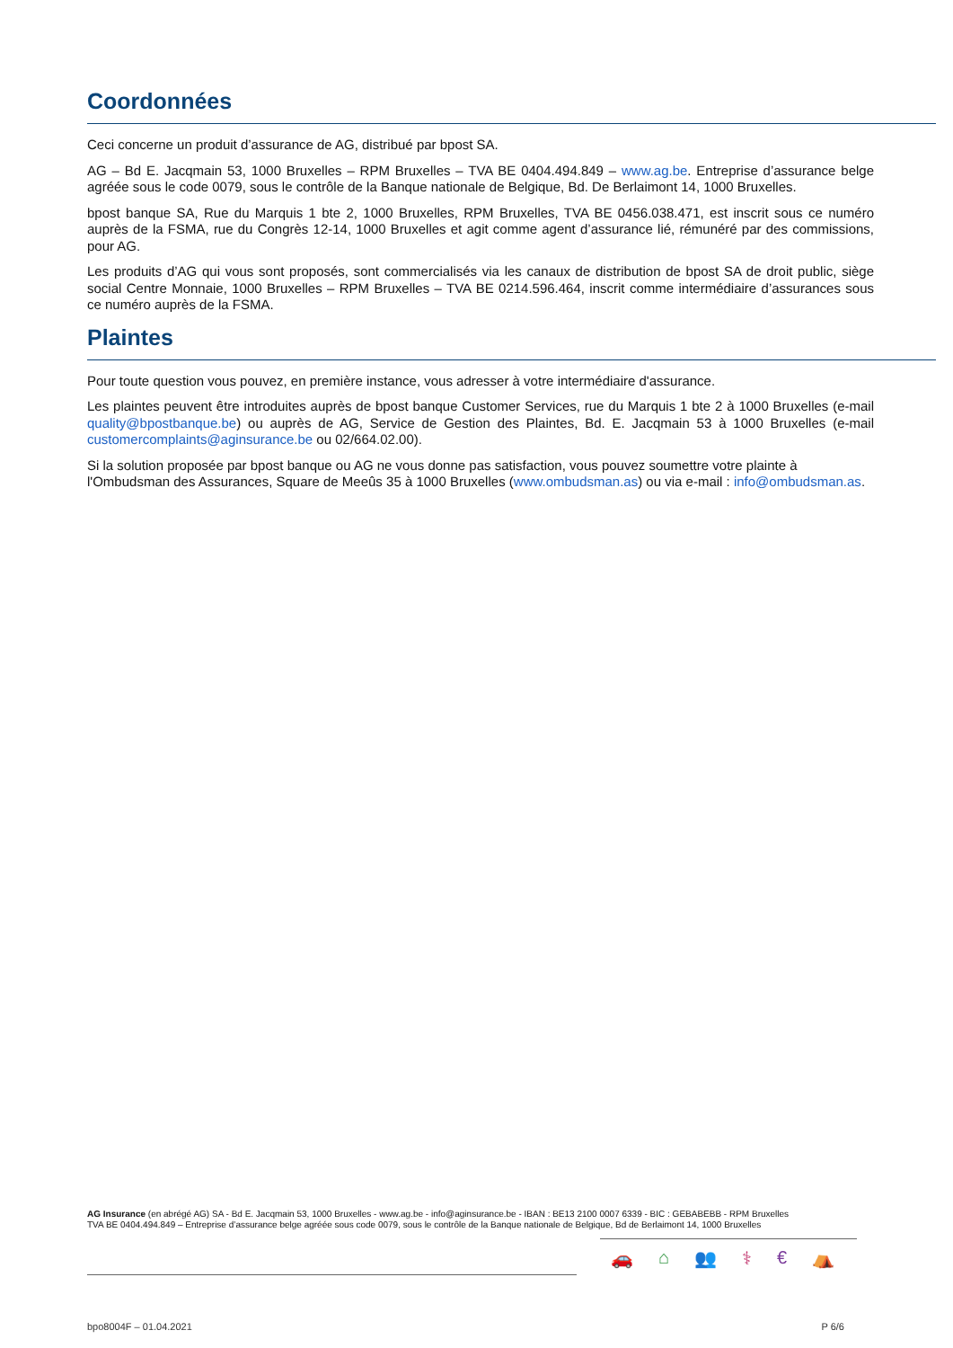Coordonnées
Ceci concerne un produit d’assurance de AG, distribué par bpost SA.
AG – Bd E. Jacqmain 53, 1000 Bruxelles – RPM Bruxelles – TVA BE 0404.494.849 – www.ag.be. Entreprise d’assurance belge agréée sous le code 0079, sous le contrôle de la Banque nationale de Belgique, Bd. De Berlaimont 14, 1000 Bruxelles.
bpost banque SA, Rue du Marquis 1 bte 2, 1000 Bruxelles, RPM Bruxelles, TVA BE 0456.038.471, est inscrit sous ce numéro auprès de la FSMA, rue du Congrès 12-14, 1000 Bruxelles et agit comme agent d’assurance lié, rémunéré par des commissions, pour AG.
Les produits d’AG qui vous sont proposés, sont commercialisés via les canaux de distribution de bpost SA de droit public, siège social Centre Monnaie, 1000 Bruxelles – RPM Bruxelles – TVA BE 0214.596.464, inscrit comme intermédiaire d’assurances sous ce numéro auprès de la FSMA.
Plaintes
Pour toute question vous pouvez, en première instance, vous adresser à votre intermédiaire d'assurance.
Les plaintes peuvent être introduites auprès de bpost banque Customer Services, rue du Marquis 1 bte 2 à 1000 Bruxelles (e-mail quality@bpostbanque.be) ou auprès de AG, Service de Gestion des Plaintes, Bd. E. Jacqmain 53 à 1000 Bruxelles (e-mail customercomplaints@aginsurance.be ou 02/664.02.00).
Si la solution proposée par bpost banque ou AG ne vous donne pas satisfaction, vous pouvez soumettre votre plainte à l'Ombudsman des Assurances, Square de Meeûs 35 à 1000 Bruxelles (www.ombudsman.as) ou via e-mail : info@ombudsman.as.
🚗 ⌂ 👥 ⚕ € ⛺
AG Insurance (en abrégé AG) SA - Bd E. Jacqmain 53, 1000 Bruxelles - www.ag.be - info@aginsurance.be - IBAN : BE13 2100 0007 6339 - BIC : GEBABEBB - RPM Bruxelles
TVA BE 0404.494.849 – Entreprise d’assurance belge agréée sous code 0079, sous le contrôle de la Banque nationale de Belgique, Bd de Berlaimont 14, 1000 Bruxelles
bpo8004F – 01.04.2021 P 6/6